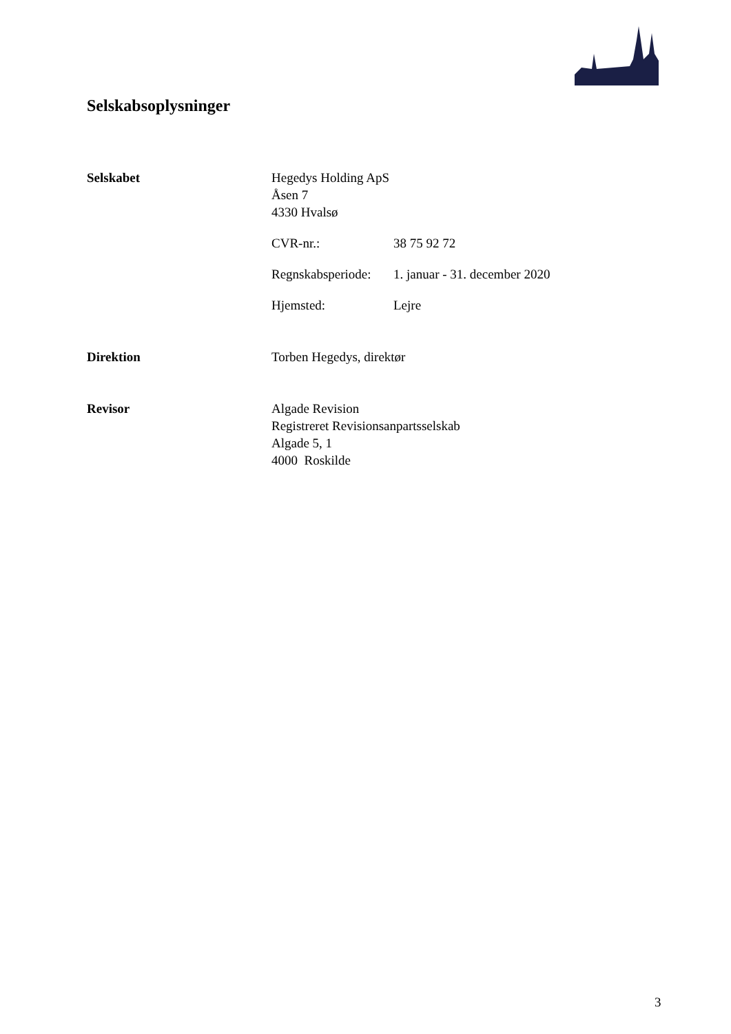Selskabsoplysninger
Selskabet Hegedys Holding ApS
Åsen 7
4330 Hvalsø
CVR-nr.: 38 75 92 72
Regnskabsperiode:
1. januar - 31. december 2020
Hjemsted: Lejre
Direktion Torben Hegedys, direktør
Revisor Algade Revision
Registreret Revisionsanpartsselskab
Algade 5, 1
4000 Roskilde
3